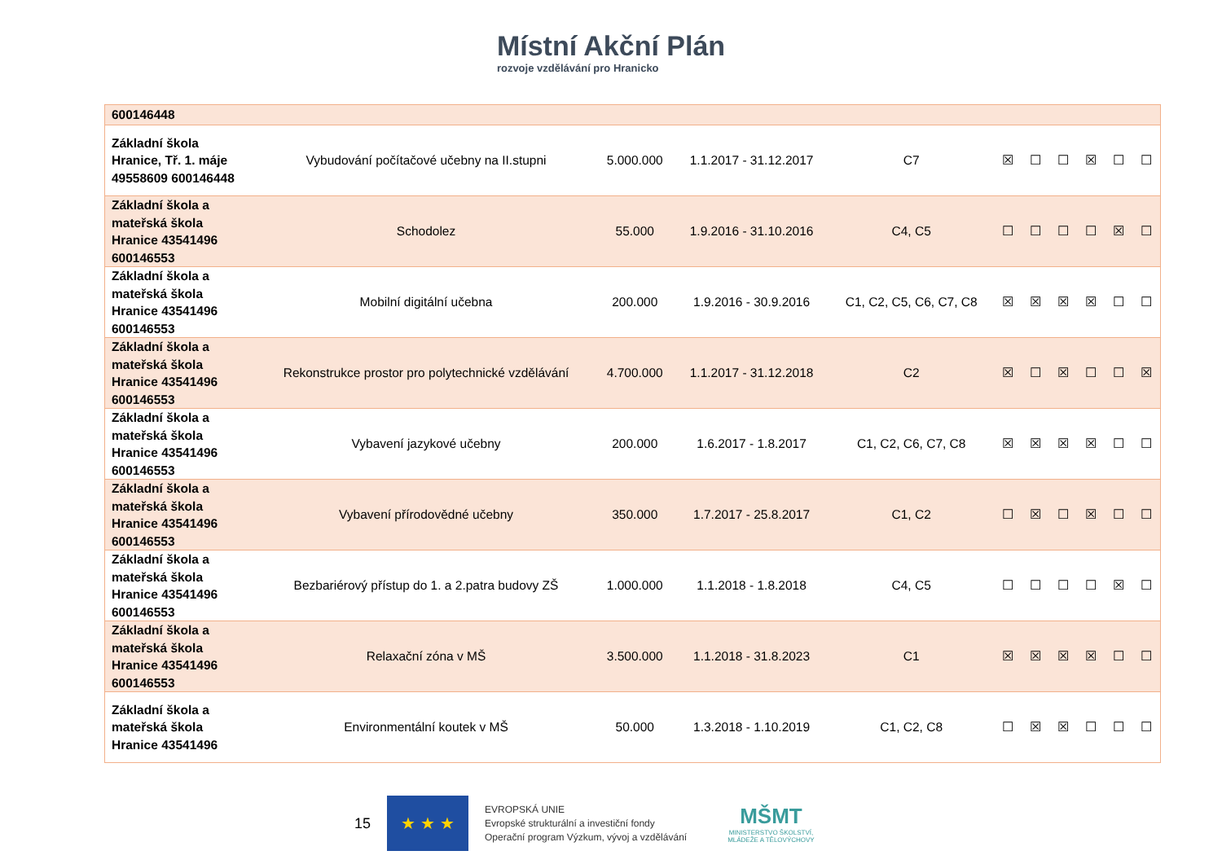Místní Akční Plán
rozvoje vzdělávání pro Hranicko
| 600146448 | | | | | | | | | | |
| Základní škola Hranice, Tř. 1. máje 49558609 600146448 | Vybudování počítačové učebny na II.stupni | 5.000.000 | 1.1.2017 - 31.12.2017 | C7 | ☒ | ☐ | ☐ | ☒ | ☐ | ☐ |
| Základní škola a mateřská škola Hranice 43541496 600146553 | Schodolez | 55.000 | 1.9.2016 - 31.10.2016 | C4, C5 | ☐ | ☐ | ☐ | ☐ | ☒ | ☐ |
| Základní škola a mateřská škola Hranice 43541496 600146553 | Mobilní digitální učebna | 200.000 | 1.9.2016 - 30.9.2016 | C1, C2, C5, C6, C7, C8 | ☒ | ☒ | ☒ | ☒ | ☐ | ☐ |
| Základní škola a mateřská škola Hranice 43541496 600146553 | Rekonstrukce prostor pro polytechnické vzdělávání | 4.700.000 | 1.1.2017 - 31.12.2018 | C2 | ☒ | ☐ | ☒ | ☐ | ☐ | ☒ |
| Základní škola a mateřská škola Hranice 43541496 600146553 | Vybavení jazykové učebny | 200.000 | 1.6.2017 - 1.8.2017 | C1, C2, C6, C7, C8 | ☒ | ☒ | ☒ | ☒ | ☐ | ☐ |
| Základní škola a mateřská škola Hranice 43541496 600146553 | Vybavení přírodovědné učebny | 350.000 | 1.7.2017 - 25.8.2017 | C1, C2 | ☐ | ☒ | ☐ | ☒ | ☐ | ☐ |
| Základní škola a mateřská škola Hranice 43541496 600146553 | Bezbariérový přístup do 1. a 2.patra budovy ZŠ | 1.000.000 | 1.1.2018 - 1.8.2018 | C4, C5 | ☐ | ☐ | ☐ | ☐ | ☒ | ☐ |
| Základní škola a mateřská škola Hranice 43541496 600146553 | Relaxační zóna v MŠ | 3.500.000 | 1.1.2018 - 31.8.2023 | C1 | ☒ | ☒ | ☒ | ☒ | ☐ | ☐ |
| Základní škola a mateřská škola Hranice 43541496 | Environmentální koutek v MŠ | 50.000 | 1.3.2018 - 1.10.2019 | C1, C2, C8 | ☐ | ☒ | ☒ | ☐ | ☐ | ☐ |
15
★ ★ ★
EVROPSKÁ UNIE
Evropské strukturální a investiční fondy
Operační program Výzkum, vývoj a vzdělávání
MŠMT
MINISTERSTVO ŠKOLSTVÍ,
MLÁDEŽE A TĚLOVÝCHOVY